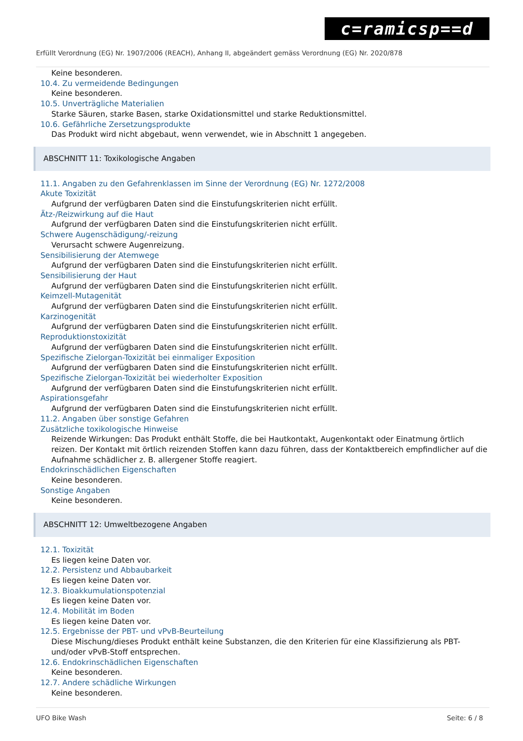c=ramicsp==d
Erfüllt Verordnung (EG) Nr. 1907/2006 (REACH), Anhang II, abgeändert gemäss Verordnung (EG) Nr. 2020/878
Keine besonderen.
10.4. Zu vermeidende Bedingungen
Keine besonderen.
10.5. Unverträgliche Materialien
Starke Säuren, starke Basen, starke Oxidationsmittel und starke Reduktionsmittel.
10.6. Gefährliche Zersetzungsprodukte
Das Produkt wird nicht abgebaut, wenn verwendet, wie in Abschnitt 1 angegeben.
ABSCHNITT 11: Toxikologische Angaben
11.1. Angaben zu den Gefahrenklassen im Sinne der Verordnung (EG) Nr. 1272/2008
Akute Toxizität
Aufgrund der verfügbaren Daten sind die Einstufungskriterien nicht erfüllt.
Ätz-/Reizwirkung auf die Haut
Aufgrund der verfügbaren Daten sind die Einstufungskriterien nicht erfüllt.
Schwere Augenschädigung/-reizung
Verursacht schwere Augenreizung.
Sensibilisierung der Atemwege
Aufgrund der verfügbaren Daten sind die Einstufungskriterien nicht erfüllt.
Sensibilisierung der Haut
Aufgrund der verfügbaren Daten sind die Einstufungskriterien nicht erfüllt.
Keimzell-Mutagenität
Aufgrund der verfügbaren Daten sind die Einstufungskriterien nicht erfüllt.
Karzinogenität
Aufgrund der verfügbaren Daten sind die Einstufungskriterien nicht erfüllt.
Reproduktionstoxizität
Aufgrund der verfügbaren Daten sind die Einstufungskriterien nicht erfüllt.
Spezifische Zielorgan-Toxizität bei einmaliger Exposition
Aufgrund der verfügbaren Daten sind die Einstufungskriterien nicht erfüllt.
Spezifische Zielorgan-Toxizität bei wiederholter Exposition
Aufgrund der verfügbaren Daten sind die Einstufungskriterien nicht erfüllt.
Aspirationsgefahr
Aufgrund der verfügbaren Daten sind die Einstufungskriterien nicht erfüllt.
11.2. Angaben über sonstige Gefahren
Zusätzliche toxikologische Hinweise
Reizende Wirkungen: Das Produkt enthält Stoffe, die bei Hautkontakt, Augenkontakt oder Einatmung örtlich reizen. Der Kontakt mit örtlich reizenden Stoffen kann dazu führen, dass der Kontaktbereich empfindlicher auf die Aufnahme schädlicher z. B. allergener Stoffe reagiert.
Endokrinschädlichen Eigenschaften
Keine besonderen.
Sonstige Angaben
Keine besonderen.
ABSCHNITT 12: Umweltbezogene Angaben
12.1. Toxizität
Es liegen keine Daten vor.
12.2. Persistenz und Abbaubarkeit
Es liegen keine Daten vor.
12.3. Bioakkumulationspotenzial
Es liegen keine Daten vor.
12.4. Mobilität im Boden
Es liegen keine Daten vor.
12.5. Ergebnisse der PBT- und vPvB-Beurteilung
Diese Mischung/dieses Produkt enthält keine Substanzen, die den Kriterien für eine Klassifizierung als PBT- und/oder vPvB-Stoff entsprechen.
12.6. Endokrinschädlichen Eigenschaften
Keine besonderen.
12.7. Andere schädliche Wirkungen
Keine besonderen.
UFO Bike Wash Seite: 6 / 8